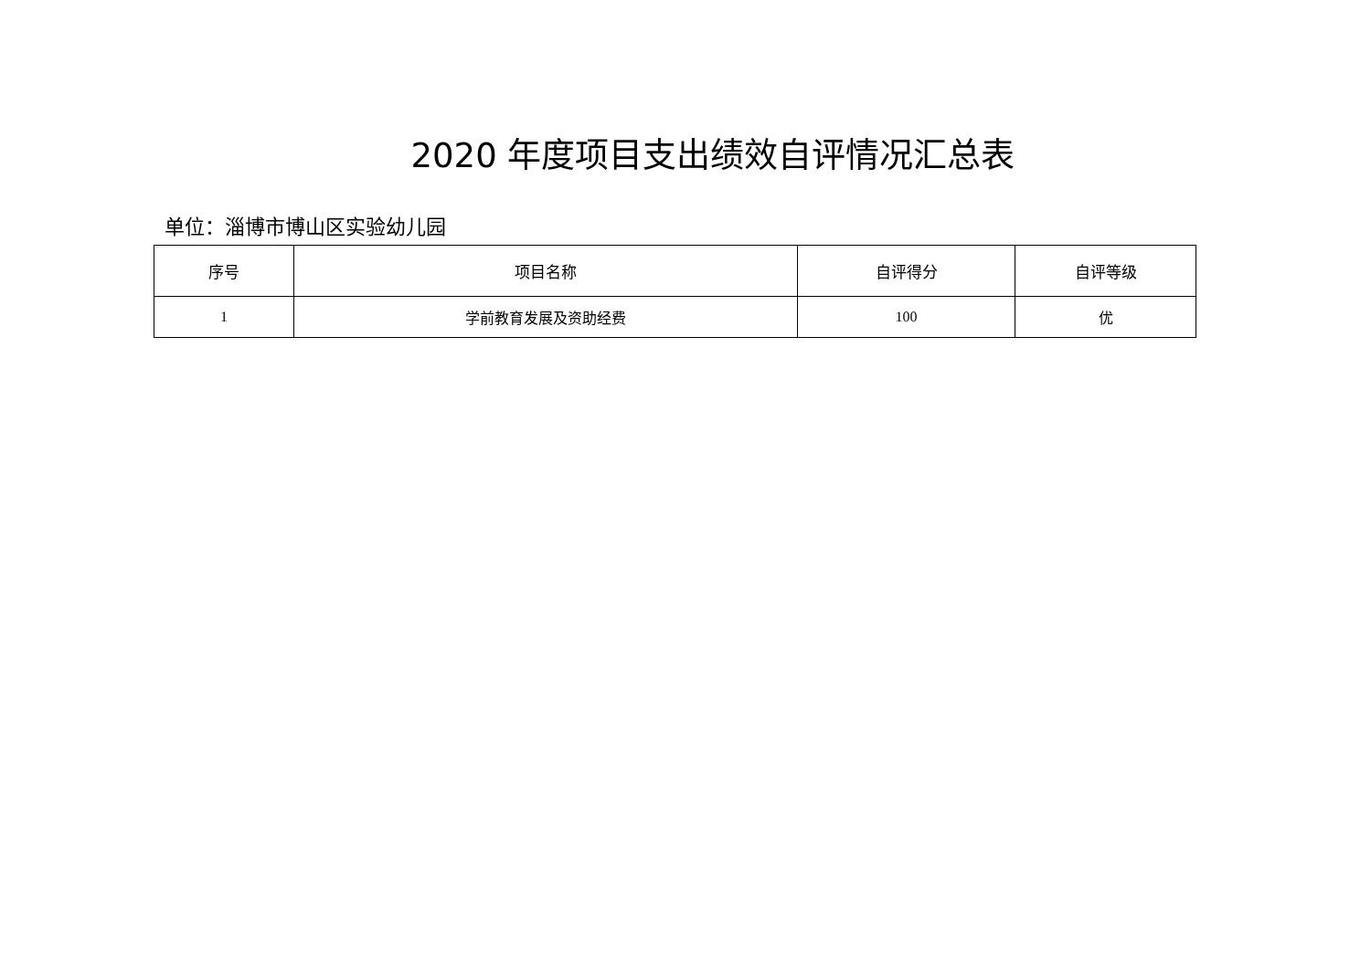2020 年度项目支出绩效自评情况汇总表
单位：淄博市博山区实验幼儿园
| 序号 | 项目名称 | 自评得分 | 自评等级 |
| --- | --- | --- | --- |
| 1 | 学前教育发展及资助经费 | 100 | 优 |